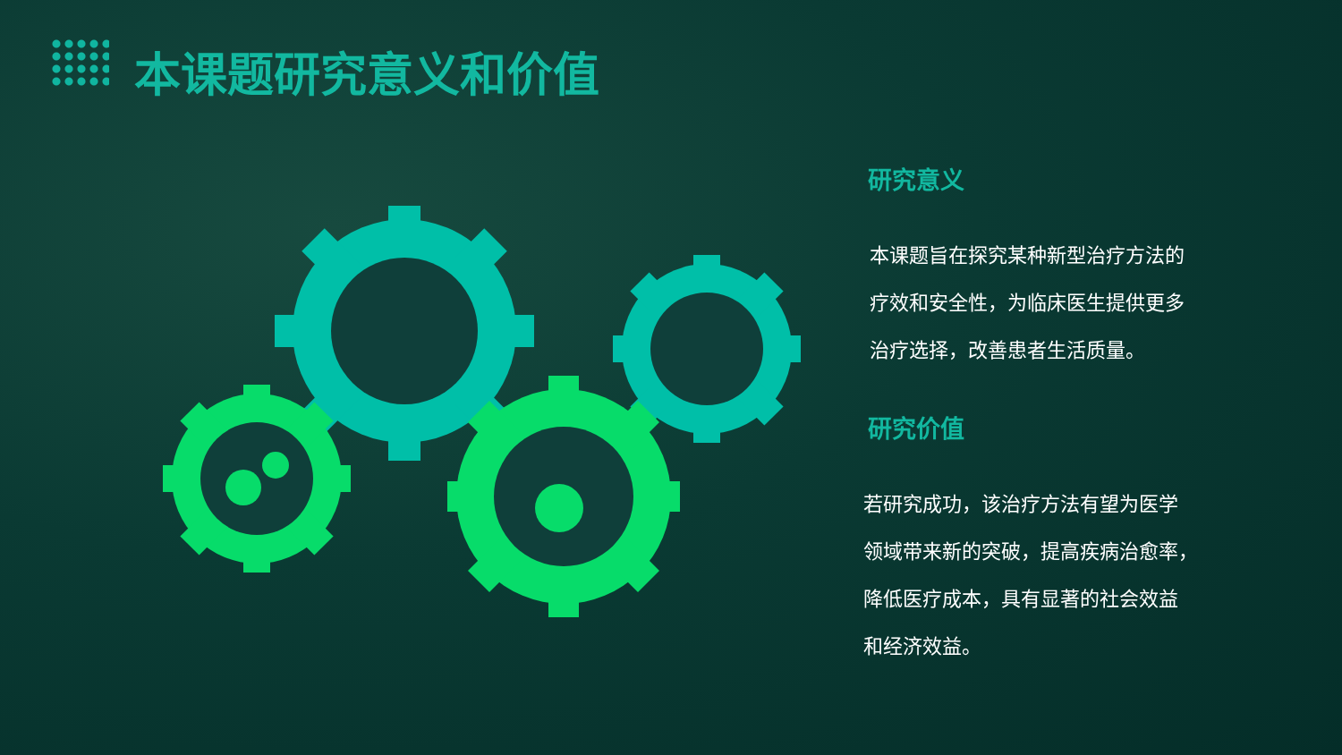本课题研究意义和价值
研究意义
本课题旨在探究某种新型治疗方法的
疗效和安全性，为临床医生提供更多
治疗选择，改善患者生活质量。
研究价值
若研究成功，该治疗方法有望为医学
领域带来新的突破，提高疾病治愈率，
降低医疗成本，具有显著的社会效益
和经济效益。